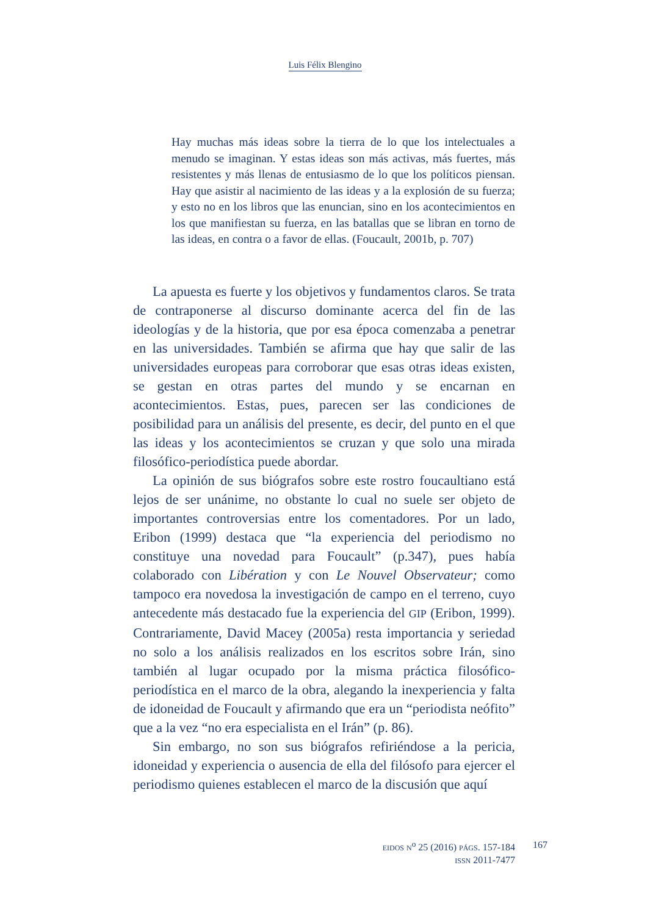Luis Félix Blengino
Hay muchas más ideas sobre la tierra de lo que los intelectuales a menudo se imaginan. Y estas ideas son más activas, más fuertes, más resistentes y más llenas de entusiasmo de lo que los políticos piensan. Hay que asistir al nacimiento de las ideas y a la explosión de su fuerza; y esto no en los libros que las enuncian, sino en los acontecimientos en los que manifiestan su fuerza, en las batallas que se libran en torno de las ideas, en contra o a favor de ellas. (Foucault, 2001b, p. 707)
La apuesta es fuerte y los objetivos y fundamentos claros. Se trata de contraponerse al discurso dominante acerca del fin de las ideologías y de la historia, que por esa época comenzaba a penetrar en las universidades. También se afirma que hay que salir de las universidades europeas para corroborar que esas otras ideas existen, se gestan en otras partes del mundo y se encarnan en acontecimientos. Estas, pues, parecen ser las condiciones de posibilidad para un análisis del presente, es decir, del punto en el que las ideas y los acontecimientos se cruzan y que solo una mirada filosófico-periodística puede abordar.
La opinión de sus biógrafos sobre este rostro foucaultiano está lejos de ser unánime, no obstante lo cual no suele ser objeto de importantes controversias entre los comentadores. Por un lado, Eribon (1999) destaca que “la experiencia del periodismo no constituye una novedad para Foucault” (p.347), pues había colaborado con Libération y con Le Nouvel Observateur; como tampoco era novedosa la investigación de campo en el terreno, cuyo antecedente más destacado fue la experiencia del GIP (Eribon, 1999). Contrariamente, David Macey (2005a) resta importancia y seriedad no solo a los análisis realizados en los escritos sobre Irán, sino también al lugar ocupado por la misma práctica filosófico-periodística en el marco de la obra, alegando la inexperiencia y falta de idoneidad de Foucault y afirmando que era un “periodista neófito” que a la vez “no era especialista en el Irán” (p. 86).
Sin embargo, no son sus biógrafos refiriéndose a la pericia, idoneidad y experiencia o ausencia de ella del filósofo para ejercer el periodismo quienes establecen el marco de la discusión que aquí
EIDOS N<sup>o</sup> 25 (2016) PÁGS. 157-184
ISSN 2011-7477
167